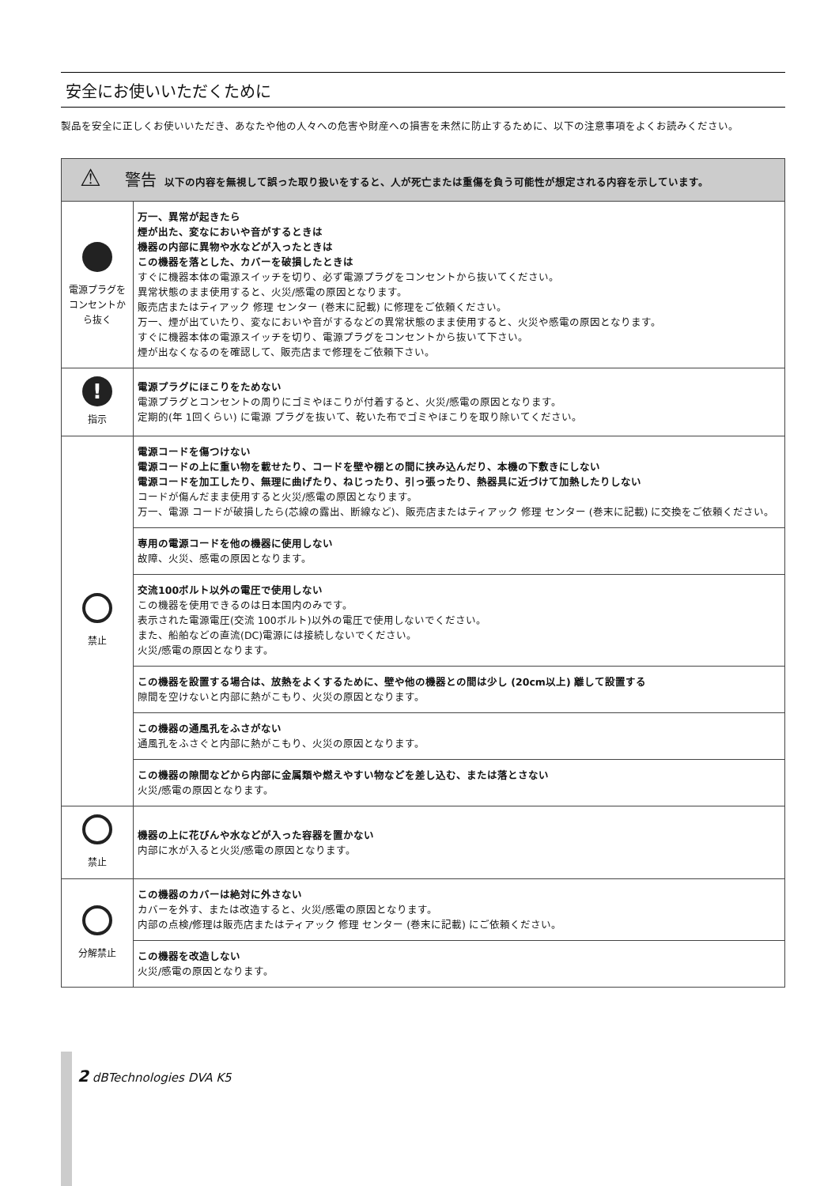安全にお使いいただくために
製品を安全に正しくお使いいただき、あなたや他の人々への危害や財産への損害を未然に防止するために、以下の注意事項をよくお読みください。
| ⚠ 警告 以下の内容を無視して誤った取り扱いをすると、人が死亡または重傷を負う可能性が想定される内容を示しています。 | |
| 電源プラグをコンセントから抜く | 万一、異常が起きたら 煙が出た、変なにおいや音がするときは 機器の内部に異物や水などが入ったときは この機器を落とした、カバーを破損したときは すぐに機器本体の電源スイッチを切り、必ず電源プラグをコンセントから抜いてください。 異常状態のまま使用すると、火災/感電の原因となります。 販売店またはティアック 修理 センター (巻末に記載) に修理をご依頼ください。 万一、煙が出ていたり、変なにおいや音がするなどの異常状態のまま使用すると、火災や感電の原因となります。 すぐに機器本体の電源スイッチを切り、電源プラグをコンセントから抜いて下さい。 煙が出なくなるのを確認して、販売店まで修理をご依頼下さい。 |
| ! 指示 | 電源プラグにほこりをためない 電源プラグとコンセントの周りにゴミやほこりが付着すると、火災/感電の原因となります。 定期的(年 1回くらい) に電源 プラグを抜いて、乾いた布でゴミやほこりを取り除いてください。 |
| 禁止 | 電源コードを傷つけない 電源コードの上に重い物を載せたり、コードを壁や棚との間に挟み込んだり、本機の下敷きにしない 電源コードを加工したり、無理に曲げたり、ねじったり、引っ張ったり、熱器具に近づけて加熱したりしない コードが傷んだまま使用すると火災/感電の原因となります。 万一、電源 コードが破損したら(芯線の露出、断線など)、販売店またはティアック 修理 センター (巻末に記載) に交換をご依頼ください。 |
| | 専用の電源コードを他の機器に使用しない 故障、火災、感電の原因となります。 |
| | 交流100ボルト以外の電圧で使用しない この機器を使用できるのは日本国内のみです。 表示された電源電圧(交流 100ボルト)以外の電圧で使用しないでください。 また、船舶などの直流(DC)電源には接続しないでください。 火災/感電の原因となります。 |
| | この機器を設置する場合は、放熱をよくするために、壁や他の機器との間は少し (20cm以上) 離して設置する 隙間を空けないと内部に熱がこもり、火災の原因となります。 |
| | この機器の通風孔をふさがない 通風孔をふさぐと内部に熱がこもり、火災の原因となります。 |
| | この機器の隙間などから内部に金属類や燃えやすい物などを差し込む、または落とさない 火災/感電の原因となります。 |
| 禁止 | 機器の上に花びんや水などが入った容器を置かない 内部に水が入ると火災/感電の原因となります。 |
| 分解禁止 | この機器のカバーは絶対に外さない カバーを外す、または改造すると、火災/感電の原因となります。 内部の点検/修理は販売店またはティアック 修理 センター (巻末に記載) にご依頼ください。 |
| | この機器を改造しない 火災/感電の原因となります。 |
2 dBTechnologies DVA K5